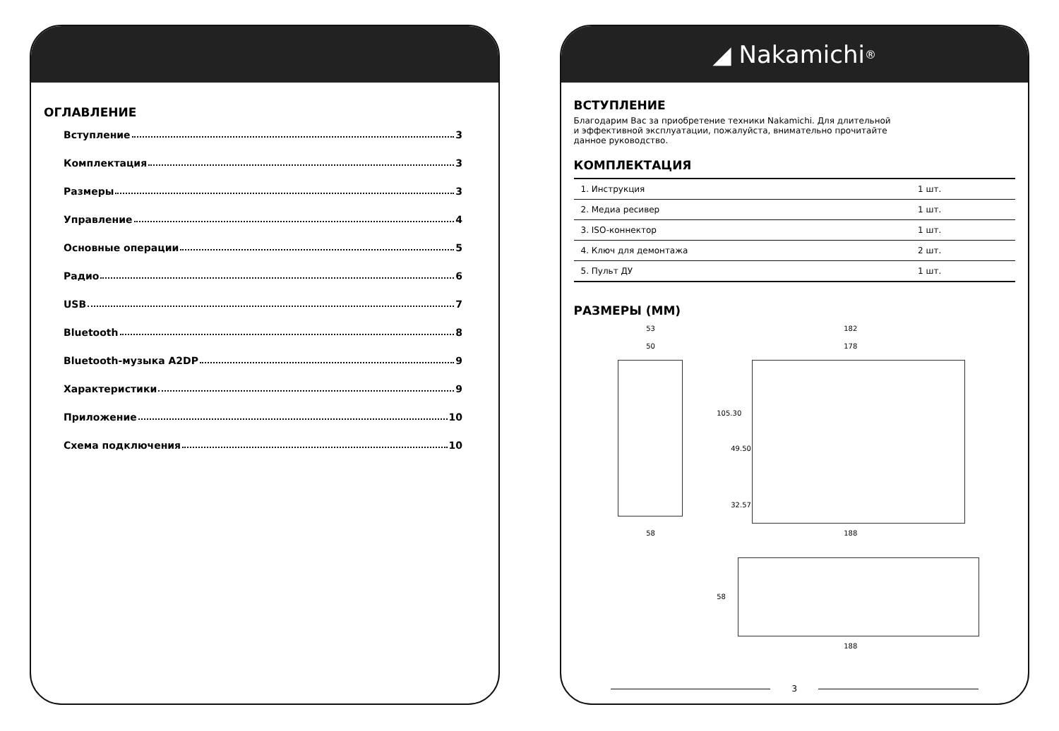ОГЛАВЛЕНИЕ
Вступление 3
Комплектация 3
Размеры 3
Управление 4
Основные операции 5
Радио 6
USB 7
Bluetooth 8
Bluetooth-музыка A2DP 9
Характеристики 9
Приложение 10
Схема подключения 10
◢ Nakamichi<sup>®</sup>
ВСТУПЛЕНИЕ
Благодарим Вас за приобретение техники Nakamichi. Для длительной
и эффективной эксплуатации, пожалуйста, внимательно прочитайте
данное руководство.
КОМПЛЕКТАЦИЯ
| 1. Инструкция | 1 шт. |
| 2. Медиа ресивер | 1 шт. |
| 3. ISO-коннектор | 1 шт. |
| 4. Ключ для демонтажа | 2 шт. |
| 5. Пульт ДУ | 1 шт. |
РАЗМЕРЫ (ММ)
53
50
58
182
178
105.30
49.50
32.57
188
58
188
3